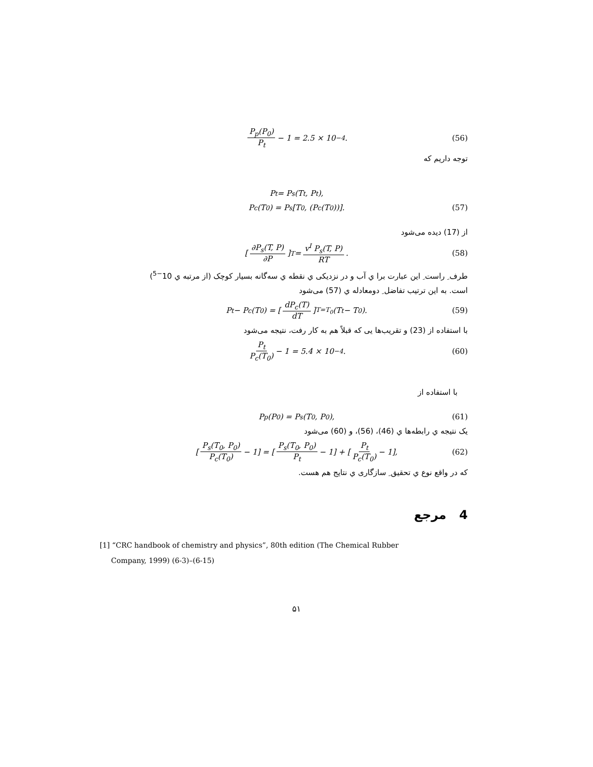P<sub>p</sub>(P<sub>0</sub>) P<sub>t</sub> − 1 = 2.5 × 10<sup>−4</sup>. (56)
توجه داریم که
P<sub>t</sub> = P<sub>s</sub>(T<sub>t</sub>, P<sub>t</sub>),
P<sub>c</sub>(T<sub>0</sub>) = P<sub>s</sub>[T<sub>0</sub>, (P<sub>c</sub>(T<sub>0</sub>))]. (57)
از (17) دیده می‌شود
[∂P<sub>s</sub>(T, P) ∂P]<sub>T</sub> = v<sup>I</sup> P<sub>s</sub>(T, P) RT. (58)
طرف ِ راست ِ این عبارت برا ي آب و در نزدیکی ي نقطه ي سه‌گانه بسیار کوچک (از مرتبه ي 10<sup>−5</sup>)
است. به این ترتیب تفاضل ِ دومعادله ي (57) می‌شود
P<sub>t</sub> − P<sub>c</sub>(T<sub>0</sub>) = [dP<sub>c</sub>(T) dT]<sub>T=T<sub>0</sub></sub> (T<sub>t</sub> − T<sub>0</sub>). (59)
با استفاده از (23) و تقریب‌ها یی که قبلاً هم به کار رفت، نتیجه می‌شود
P<sub>t</sub> P<sub>c</sub>(T<sub>0</sub>) − 1 = 5.4 × 10<sup>−4</sup>. (60)
با استفاده از
P<sub>p</sub>(P<sub>0</sub>) = P<sub>s</sub>(T<sub>0</sub>, P<sub>0</sub>), (61)
یک نتیجه ي رابطه‌ها ي (46)، (56)، و (60) می‌شود
[P<sub>s</sub>(T<sub>0</sub>, P<sub>0</sub>) P<sub>c</sub>(T<sub>0</sub>) − 1] = [P<sub>s</sub>(T<sub>0</sub>, P<sub>0</sub>) P<sub>t</sub> − 1] + [P<sub>t</sub> P<sub>c</sub>(T<sub>0</sub>) − 1], (62)
که در واقع نوع ي تحقیق ِ سازگاری ي نتایج هم هست.
4 مرجع
[1] “CRC handbook of chemistry and physics”, 80th edition (The Chemical Rubber
Company, 1999) (6-3)–(6-15)
۵۱